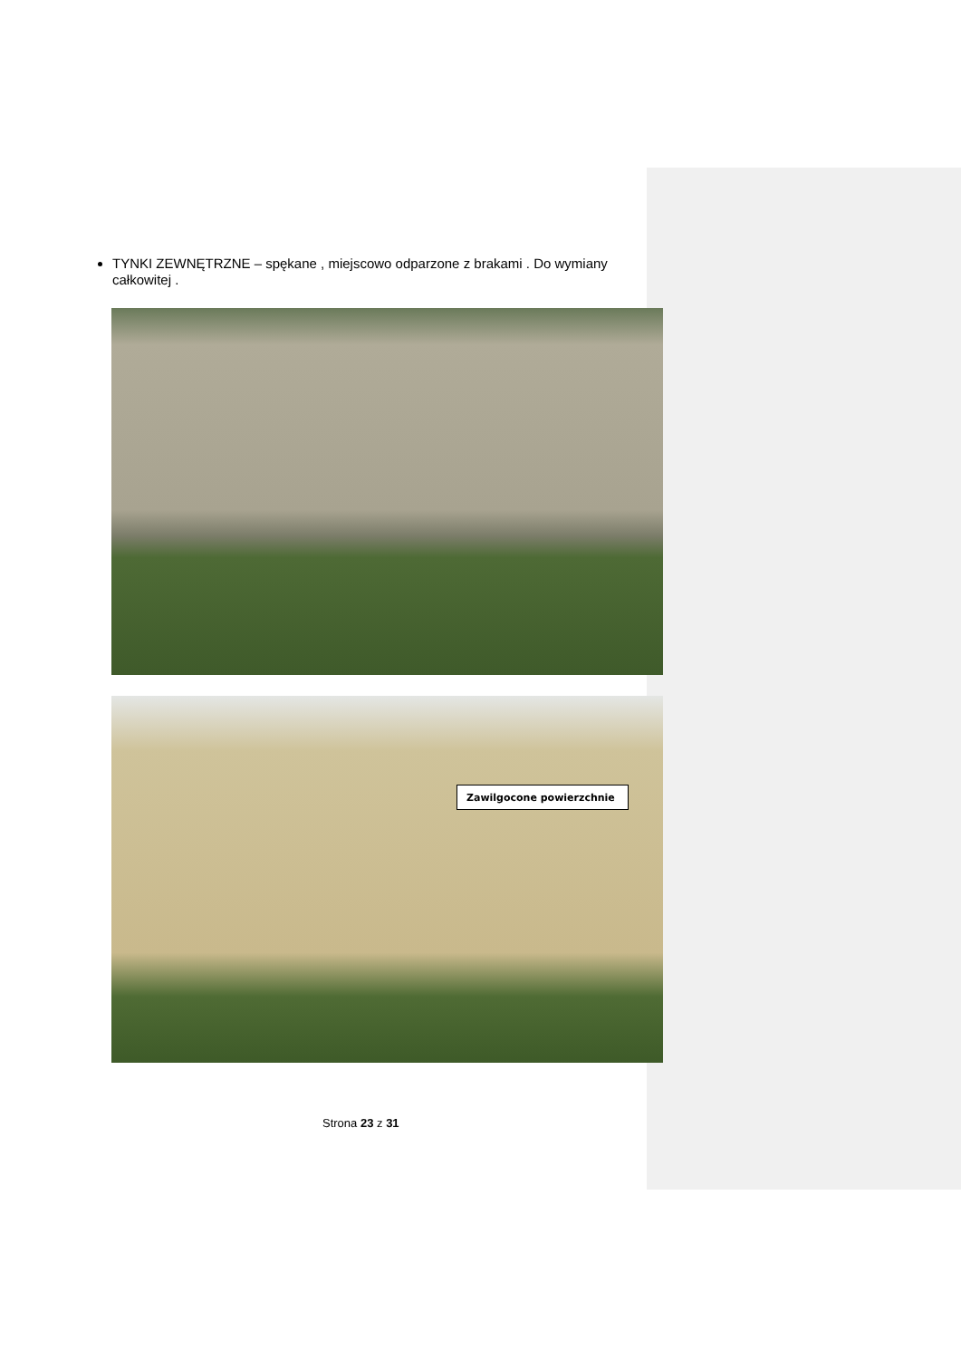TYNKI ZEWNĘTRZNE – spękane , miejscowo odparzone z brakami . Do wymiany całkowitej .
Zawilgocone powierzchnie
Strona 23 z 31